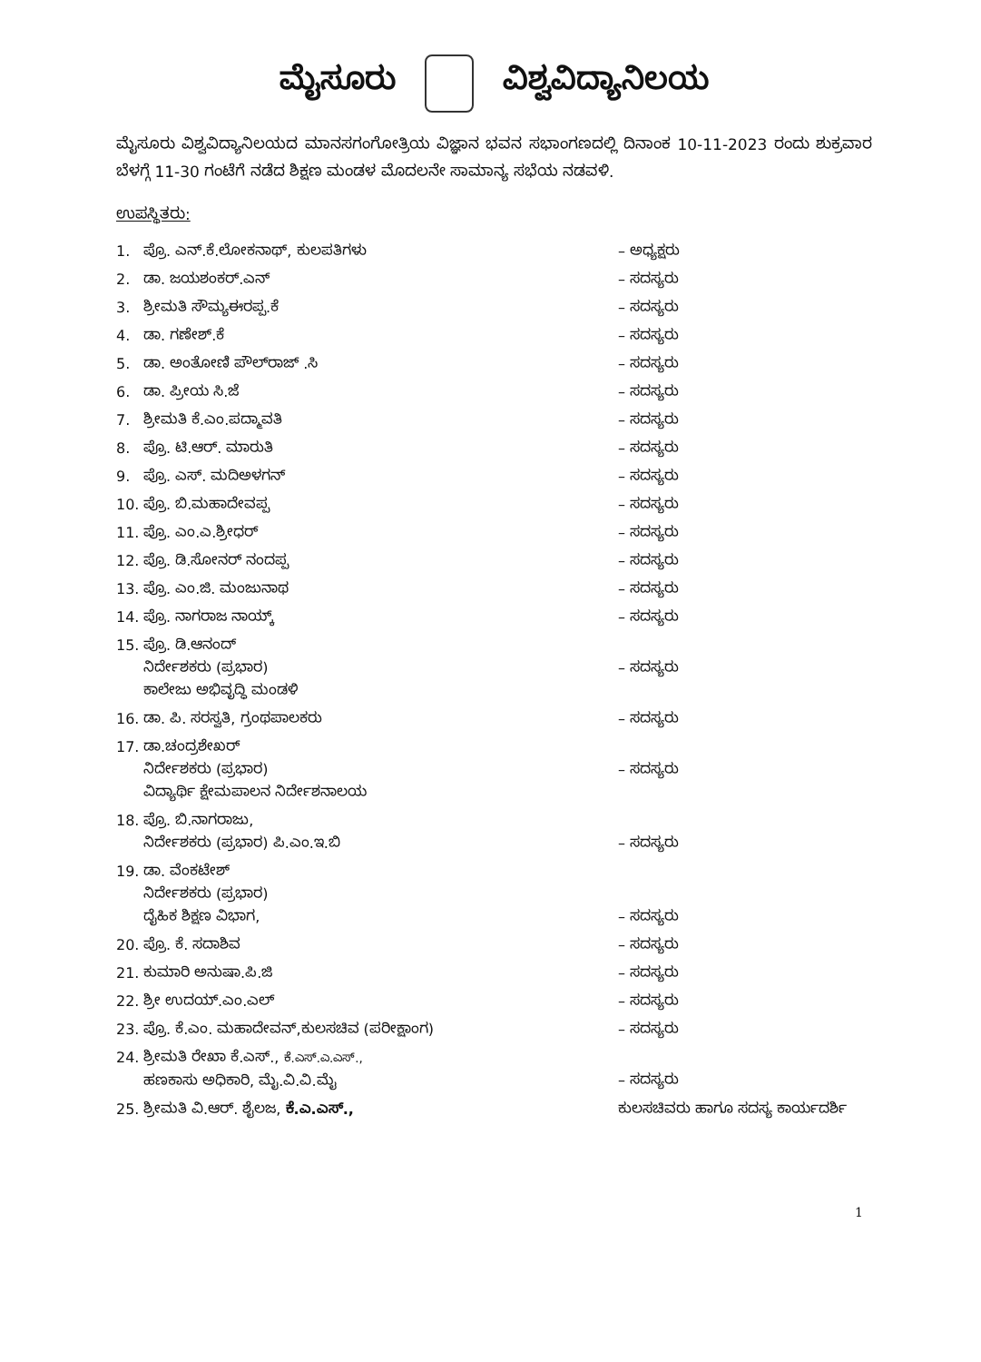ಮೈಸೂರು ವಿಶ್ವವಿದ್ಯಾನಿಲಯ
ಮೈಸೂರು ವಿಶ್ವವಿದ್ಯಾನಿಲಯದ ಮಾನಸಗಂಗೋತ್ರಿಯ ವಿಜ್ಞಾನ ಭವನ ಸಭಾಂಗಣದಲ್ಲಿ ದಿನಾಂಕ 10-11-2023 ರಂದು ಶುಕ್ರವಾರ ಬೆಳಗ್ಗೆ 11-30 ಗಂಟೆಗೆ ನಡೆದ ಶಿಕ್ಷಣ ಮಂಡಳ ಮೊದಲನೇ ಸಾಮಾನ್ಯ ಸಭೆಯ ನಡವಳಿ.
ಉಪಸ್ಥಿತರು:
| 1. | ಪ್ರೊ. ಎನ್.ಕೆ.ಲೋಕನಾಥ್, ಕುಲಪತಿಗಳು | – ಅಧ್ಯಕ್ಷರು |
| 2. | ಡಾ. ಜಯಶಂಕರ್.ಎನ್ | – ಸದಸ್ಯರು |
| 3. | ಶ್ರೀಮತಿ ಸೌಮ್ಯಈರಪ್ಪ.ಕೆ | – ಸದಸ್ಯರು |
| 4. | ಡಾ. ಗಣೇಶ್.ಕೆ | – ಸದಸ್ಯರು |
| 5. | ಡಾ. ಅಂತೋಣಿ ಪೌಲ್‌ರಾಜ್ .ಸಿ | – ಸದಸ್ಯರು |
| 6. | ಡಾ. ಪ್ರೀಯ ಸಿ.ಜೆ | – ಸದಸ್ಯರು |
| 7. | ಶ್ರೀಮತಿ ಕೆ.ಎಂ.ಪದ್ಮಾವತಿ | – ಸದಸ್ಯರು |
| 8. | ಪ್ರೊ. ಟಿ.ಆರ್. ಮಾರುತಿ | – ಸದಸ್ಯರು |
| 9. | ಪ್ರೊ. ಎಸ್. ಮದಿಅಳಗನ್ | – ಸದಸ್ಯರು |
| 10. | ಪ್ರೊ. ಬಿ.ಮಹಾದೇವಪ್ಪ | – ಸದಸ್ಯರು |
| 11. | ಪ್ರೊ. ಎಂ.ಎ.ಶ್ರೀಧರ್ | – ಸದಸ್ಯರು |
| 12. | ಪ್ರೊ. ಡಿ.ಸೋನರ್ ನಂದಪ್ಪ | – ಸದಸ್ಯರು |
| 13. | ಪ್ರೊ. ಎಂ.ಜಿ. ಮಂಜುನಾಥ | – ಸದಸ್ಯರು |
| 14. | ಪ್ರೊ. ನಾಗರಾಜ ನಾಯ್ಕ್ | – ಸದಸ್ಯರು |
| 15. | ಪ್ರೊ. ಡಿ.ಆನಂದ್ ನಿರ್ದೇಶಕರು (ಪ್ರಭಾರ) ಕಾಲೇಜು ಅಭಿವೃದ್ಧಿ ಮಂಡಳಿ | – ಸದಸ್ಯರು |
| 16. | ಡಾ. ಪಿ. ಸರಸ್ವತಿ, ಗ್ರಂಥಪಾಲಕರು | – ಸದಸ್ಯರು |
| 17. | ಡಾ.ಚಂದ್ರಶೇಖರ್ ನಿರ್ದೇಶಕರು (ಪ್ರಭಾರ) ವಿದ್ಯಾರ್ಥಿ ಕ್ಷೇಮಪಾಲನ ನಿರ್ದೇಶನಾಲಯ | – ಸದಸ್ಯರು |
| 18. | ಪ್ರೊ. ಬಿ.ನಾಗರಾಜು, ನಿರ್ದೇಶಕರು (ಪ್ರಭಾರ) ಪಿ.ಎಂ.ಇ.ಬಿ | – ಸದಸ್ಯರು |
| 19. | ಡಾ. ವೆಂಕಟೇಶ್ ನಿರ್ದೇಶಕರು (ಪ್ರಭಾರ) ದೈಹಿಕ ಶಿಕ್ಷಣ ವಿಭಾಗ, | – ಸದಸ್ಯರು |
| 20. | ಪ್ರೊ. ಕೆ. ಸದಾಶಿವ | – ಸದಸ್ಯರು |
| 21. | ಕುಮಾರಿ ಅನುಷಾ.ಪಿ.ಜಿ | – ಸದಸ್ಯರು |
| 22. | ಶ್ರೀ ಉದಯ್.ಎಂ.ಎಲ್ | – ಸದಸ್ಯರು |
| 23. | ಪ್ರೊ. ಕೆ.ಎಂ. ಮಹಾದೇವನ್,ಕುಲಸಚಿವ (ಪರೀಕ್ಷಾಂಗ) | – ಸದಸ್ಯರು |
| 24. | ಶ್ರೀಮತಿ ರೇಖಾ ಕೆ.ಎಸ್., ಕೆ.ಎಸ್.ಎ.ಎಸ್., ಹಣಕಾಸು ಅಧಿಕಾರಿ, ಮೈ.ವಿ.ವಿ.ಮೈ | – ಸದಸ್ಯರು |
| 25. | ಶ್ರೀಮತಿ ವಿ.ಆರ್. ಶೈಲಜ, ಕೆ.ಎ.ಎಸ್., | ಕುಲಸಚಿವರು ಹಾಗೂ ಸದಸ್ಯ ಕಾರ್ಯದರ್ಶಿ |
1